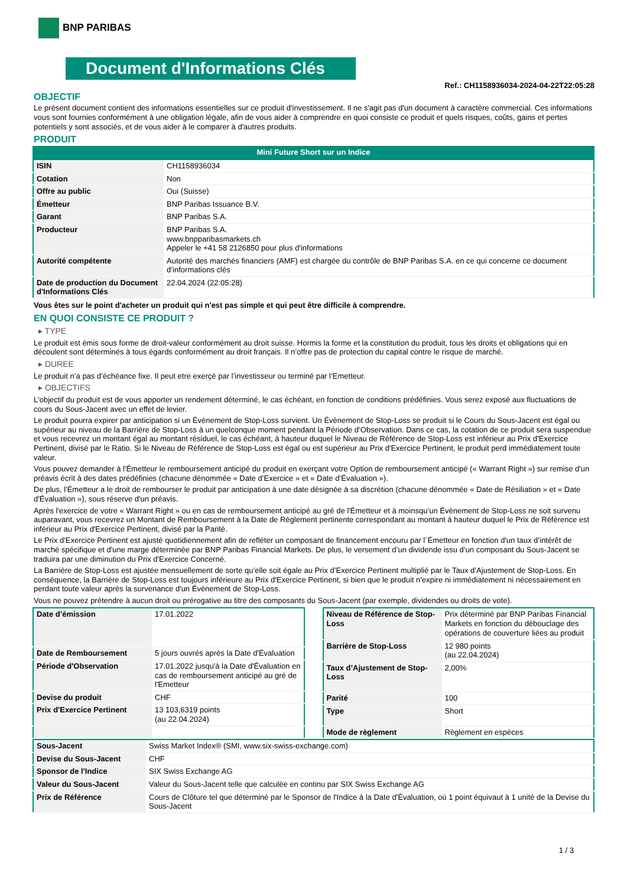BNP PARIBAS
Document d'Informations Clés
Ref.: CH1158936034-2024-04-22T22:05:28
OBJECTIF
Le présent document contient des informations essentielles sur ce produit d'investissement. Il ne s'agit pas d'un document à caractère commercial. Ces informations vous sont fournies conformément à une obligation légale, afin de vous aider à comprendre en quoi consiste ce produit et quels risques, coûts, gains et pertes potentiels y sont associés, et de vous aider à le comparer à d'autres produits.
PRODUIT
Mini Future Short sur un Indice
| ISIN | CH1158936034 |
| Cotation | Non |
| Offre au public | Oui (Suisse) |
| Émetteur | BNP Paribas Issuance B.V. |
| Garant | BNP Paribas S.A. |
| Producteur | BNP Paribas S.A. www.bnpparibasmarkets.ch Appeler le +41 58 2126850 pour plus d'informations |
| Autorité compétente | Autorité des marchés financiers (AMF) est chargée du contrôle de BNP Paribas S.A. en ce qui concerne ce document d’informations clés |
| Date de production du Document d'Informations Clés | 22.04.2024 (22:05:28) |
Vous êtes sur le point d'acheter un produit qui n'est pas simple et qui peut être difficile à comprendre.
EN QUOI CONSISTE CE PRODUIT ?
▸ TYPE
Le produit est émis sous forme de droit-valeur conformément au droit suisse. Hormis la forme et la constitution du produit, tous les droits et obligations qui en découlent sont déterminés à tous égards conformément au droit français. Il n’offre pas de protection du capital contre le risque de marché.
▸ DUREE
Le produit n’a pas d’échéance fixe. Il peut etre exerçé par l’investisseur ou terminé par l’Emetteur.
▸ OBJECTIFS
L'objectif du produit est de vous apporter un rendement déterminé, le cas échéant, en fonction de conditions prédéfinies. Vous serez exposé aux fluctuations de cours du Sous-Jacent avec un effet de levier.
Le produit pourra expirer par anticipation si un Évènement de Stop-Loss survient. Un Évènement de Stop-Loss se produit si le Cours du Sous-Jacent est égal ou supérieur au niveau de la Barrière de Stop-Loss à un quelconque moment pendant la Période d’Observation. Dans ce cas, la cotation de ce produit sera suspendue et vous recevrez un montant égal au montant résiduel, le cas échéant, à hauteur duquel le Niveau de Référence de Stop-Loss est inférieur au Prix d'Exercice Pertinent, divisé par le Ratio. Si le Niveau de Référence de Stop-Loss est égal ou est supérieur au Prix d'Exercice Pertinent, le produit perd immédiatement toute valeur.
Vous pouvez demander à l'Émetteur le remboursement anticipé du produit en exerçant votre Option de remboursement anticipé (« Warrant Right ») sur remise d'un préavis écrit à des dates prédéfinies (chacune dénommée « Date d’Exercice » et « Date d’Évaluation »).
De plus, l'Émetteur a le droit de rembourser le produit par anticipation à une date désignée à sa discrétion (chacune dénommée « Date de Résiliation » et « Date d'Évaluation »), sous réserve d'un préavis.
Après l'exercice de votre « Warrant Right » ou en cas de remboursement anticipé au gré de l'Émetteur et à moinsqu’un Évènement de Stop-Loss ne soit survenu auparavant, vous recevrez un Montant de Remboursement à la Date de Règlement pertinente correspondant au montant à hauteur duquel le Prix de Référence est inférieur au Prix d'Exercice Pertinent, divisé par la Parité.
Le Prix d'Exercice Pertinent est ajusté quotidiennement afin de refléter un composant de financement encouru par l´Émetteur en fonction d'un taux d’intérêt de marché spécifique et d'une marge déterminée par BNP Paribas Financial Markets. De plus, le versement d’un dividende issu d’un composant du Sous-Jacent se traduira par une diminution du Prix d'Exercice Concerné.
La Barrière de Stop-Loss est ajustée mensuellement de sorte qu’elle soit égale au Prix d’Exercice Pertinent multiplié par le Taux d’Ajustement de Stop-Loss. En conséquence, la Barrière de Stop-Loss est toujours inférieure au Prix d'Exercice Pertinent, si bien que le produit n'expire ni immédiatement ni nécessairement en perdant toute valeur après la survenance d'un Évènement de Stop-Loss.
Vous ne pouvez prétendre à aucun droit ou prérogative au titre des composants du Sous-Jacent (par exemple, dividendes ou droits de vote).
| Date d’émission | 17.01.2022 |
| Date de Remboursement | 5 jours ouvrés après la Date d'Évaluation |
| Période d'Observation | 17.01.2022 jusqu'à la Date d'Évaluation en cas de remboursement anticipé au gré de l'Emetteur |
| Devise du produit | CHF |
| Prix d'Exercice Pertinent | 13 103,6319 points (au 22.04.2024) |
| Niveau de Référence de Stop-Loss | Prix déterminé par BNP Paribas Financial Markets en fonction du débouclage des opérations de couverture liées au produit |
| Barrière de Stop-Loss | 12 980 points (au 22.04.2024) |
| Taux d’Ajustement de Stop-Loss | 2,00% |
| Parité | 100 |
| Type | Short |
| Mode de règlement | Règlement en espèces |
| Sous-Jacent | Swiss Market Index® (SMI, www.six-swiss-exchange.com) |
| Devise du Sous-Jacent | CHF |
| Sponsor de l'Indice | SIX Swiss Exchange AG |
| Valeur du Sous-Jacent | Valeur du Sous-Jacent telle que calculée en continu par SIX Swiss Exchange AG |
| Prix de Référence | Cours de Clôture tel que déterminé par le Sponsor de l'Indice à la Date d'Évaluation, où 1 point équivaut à 1 unité de la Devise du Sous-Jacent |
1 / 3